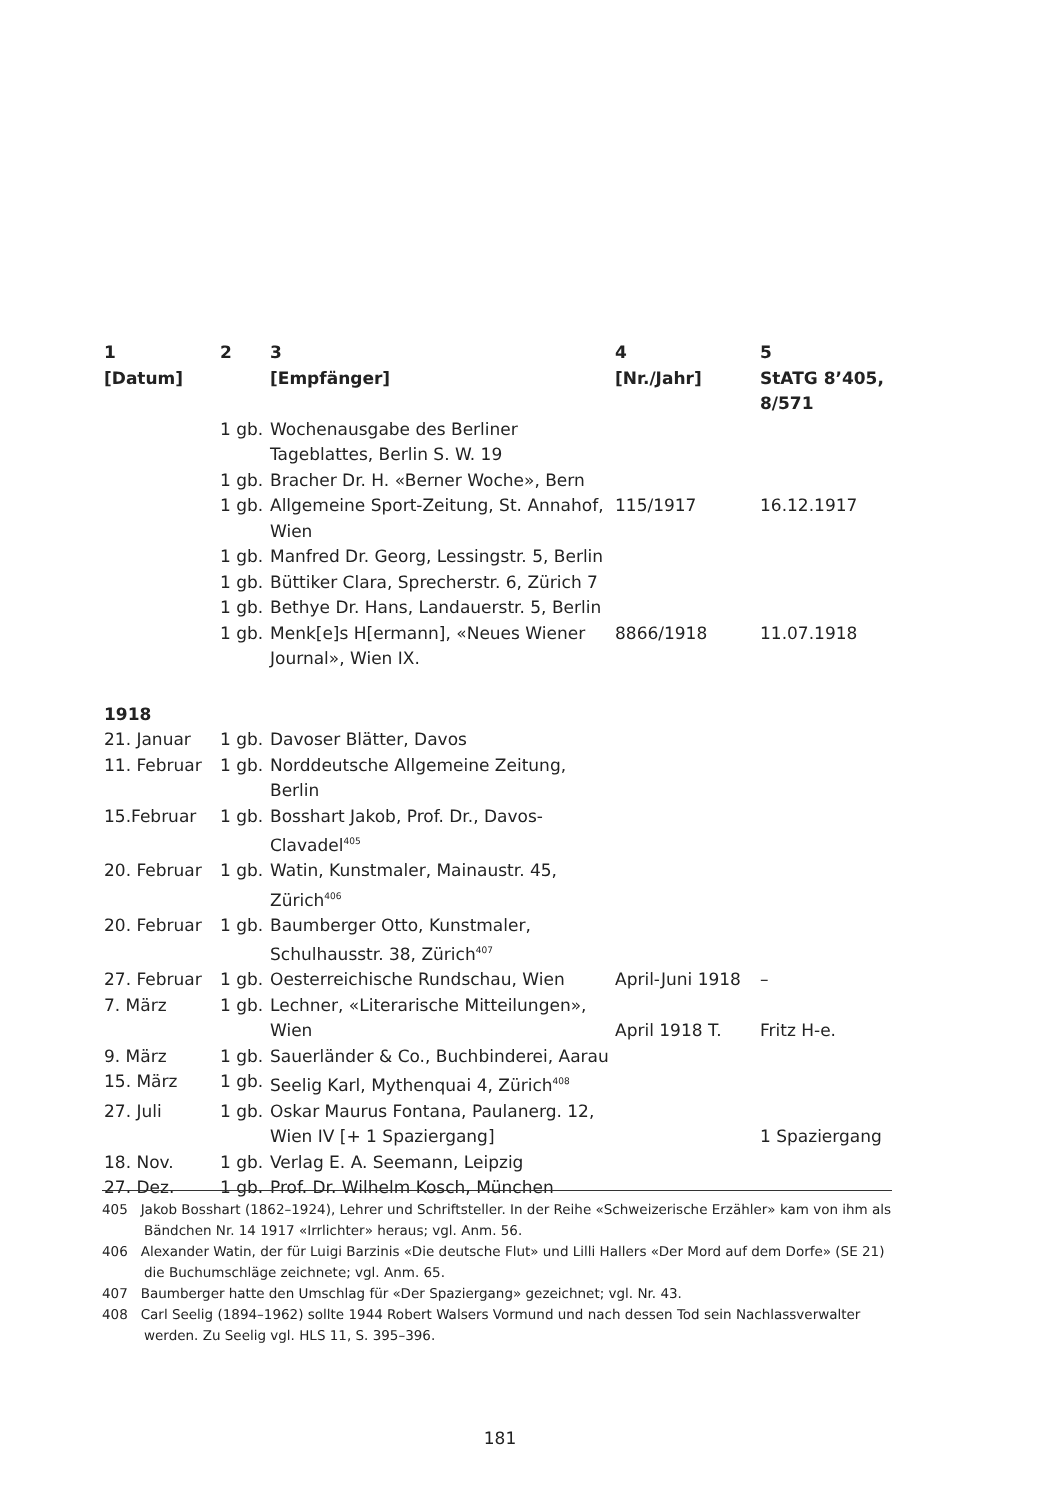| 1 [Datum] | 2 | 3 [Empfänger] | 4 [Nr./Jahr] | 5 StATG 8’405, 8/571 |
| --- | --- | --- | --- | --- |
| | 1 gb. | Wochenausgabe des Berliner Tageblattes, Berlin S. W. 19 | | |
| | 1 gb. | Bracher Dr. H. «Berner Woche», Bern | | |
| | 1 gb. | Allgemeine Sport-Zeitung, St. Annahof, Wien | 115/1917 | 16.12.1917 |
| | 1 gb. | Manfred Dr. Georg, Lessingstr. 5, Berlin | | |
| | 1 gb. | Büttiker Clara, Sprecherstr. 6, Zürich 7 | | |
| | 1 gb. | Bethye Dr. Hans, Landauerstr. 5, Berlin | | |
| | 1 gb. | Menk[e]s H[ermann], «Neues Wiener Journal», Wien IX. | 8866/1918 | 11.07.1918 |
| 1918 | | | | |
| 21. Januar | 1 gb. | Davoser Blätter, Davos | | |
| 11. Februar | 1 gb. | Norddeutsche Allgemeine Zeitung, Berlin | | |
| 15.Februar | 1 gb. | Bosshart Jakob, Prof. Dr., Davos-Clavadel<sup>405</sup> | | |
| 20. Februar | 1 gb. | Watin, Kunstmaler, Mainaustr. 45, Zürich<sup>406</sup> | | |
| 20. Februar | 1 gb. | Baumberger Otto, Kunstmaler, Schulhausstr. 38, Zürich<sup>407</sup> | | |
| 27. Februar | 1 gb. | Oesterreichische Rundschau, Wien | April-Juni 1918 | – |
| 7. März | 1 gb. | Lechner, «Literarische Mitteilungen», Wien | April 1918 T. | Fritz H-e. |
| 9. März | 1 gb. | Sauerländer & Co., Buchbinderei, Aarau | | |
| 15. März | 1 gb. | Seelig Karl, Mythenquai 4, Zürich<sup>408</sup> | | |
| 27. Juli | 1 gb. | Oskar Maurus Fontana, Paulanerg. 12, Wien IV [+ 1 Spaziergang] | | 1 Spaziergang |
| 18. Nov. | 1 gb. | Verlag E. A. Seemann, Leipzig | | |
| 27. Dez. | 1 gb. | Prof. Dr. Wilhelm Kosch, München | | |
405 Jakob Bosshart (1862–1924), Lehrer und Schriftsteller. In der Reihe «Schweizerische Erzähler» kam von ihm als Bändchen Nr. 14 1917 «Irrlichter» heraus; vgl. Anm. 56.
406 Alexander Watin, der für Luigi Barzinis «Die deutsche Flut» und Lilli Hallers «Der Mord auf dem Dorfe» (SE 21) die Buchumschläge zeichnete; vgl. Anm. 65.
407 Baumberger hatte den Umschlag für «Der Spaziergang» gezeichnet; vgl. Nr. 43.
408 Carl Seelig (1894–1962) sollte 1944 Robert Walsers Vormund und nach dessen Tod sein Nachlassverwalter werden. Zu Seelig vgl. HLS 11, S. 395–396.
181